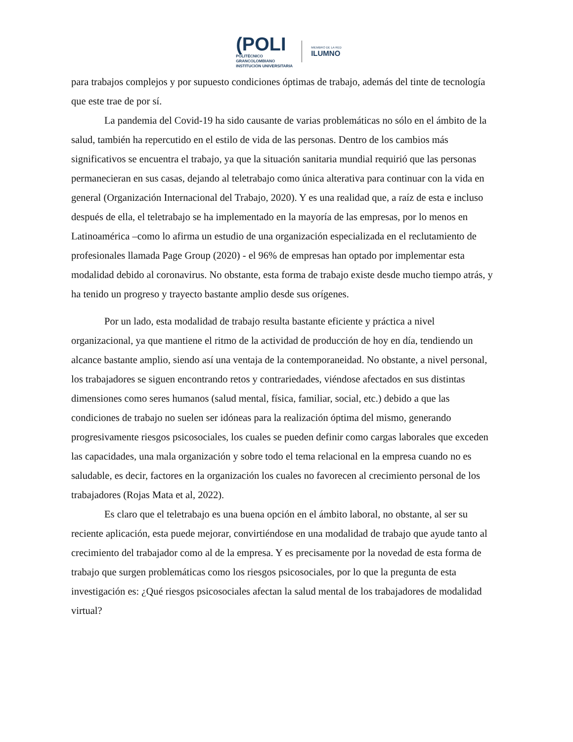(POLI
POLITÉCNICO
GRANCOLOMBIANO
INSTITUCIÓN UNIVERSITARIA
MIEMBRO DE LA RED
ILUMNO
para trabajos complejos y por supuesto condiciones óptimas de trabajo, además del tinte de tecnología que este trae de por sí.
La pandemia del Covid-19 ha sido causante de varias problemáticas no sólo en el ámbito de la salud, también ha repercutido en el estilo de vida de las personas. Dentro de los cambios más significativos se encuentra el trabajo, ya que la situación sanitaria mundial requirió que las personas permanecieran en sus casas, dejando al teletrabajo como única alterativa para continuar con la vida en general (Organización Internacional del Trabajo, 2020). Y es una realidad que, a raíz de esta e incluso después de ella, el teletrabajo se ha implementado en la mayoría de las empresas, por lo menos en Latinoamérica –como lo afirma un estudio de una organización especializada en el reclutamiento de profesionales llamada Page Group (2020) - el 96% de empresas han optado por implementar esta modalidad debido al coronavirus. No obstante, esta forma de trabajo existe desde mucho tiempo atrás, y ha tenido un progreso y trayecto bastante amplio desde sus orígenes.
Por un lado, esta modalidad de trabajo resulta bastante eficiente y práctica a nivel organizacional, ya que mantiene el ritmo de la actividad de producción de hoy en día, tendiendo un alcance bastante amplio, siendo así una ventaja de la contemporaneidad. No obstante, a nivel personal, los trabajadores se siguen encontrando retos y contrariedades, viéndose afectados en sus distintas dimensiones como seres humanos (salud mental, física, familiar, social, etc.) debido a que las condiciones de trabajo no suelen ser idóneas para la realización óptima del mismo, generando progresivamente riesgos psicosociales, los cuales se pueden definir como cargas laborales que exceden las capacidades, una mala organización y sobre todo el tema relacional en la empresa cuando no es saludable, es decir, factores en la organización los cuales no favorecen al crecimiento personal de los trabajadores (Rojas Mata et al, 2022).
Es claro que el teletrabajo es una buena opción en el ámbito laboral, no obstante, al ser su reciente aplicación, esta puede mejorar, convirtiéndose en una modalidad de trabajo que ayude tanto al crecimiento del trabajador como al de la empresa. Y es precisamente por la novedad de esta forma de trabajo que surgen problemáticas como los riesgos psicosociales, por lo que la pregunta de esta investigación es: ¿Qué riesgos psicosociales afectan la salud mental de los trabajadores de modalidad virtual?